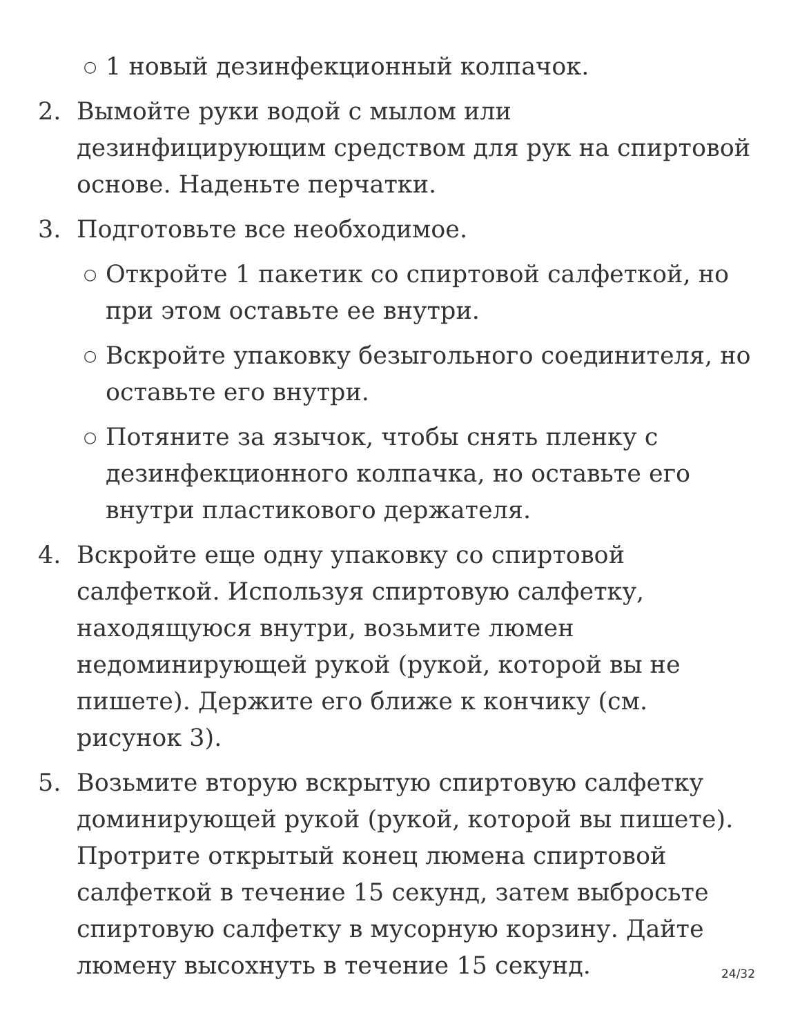○ 1 новый дезинфекционный колпачок.
2. Вымойте руки водой с мылом или дезинфицирующим средством для рук на спиртовой основе. Наденьте перчатки.
3. Подготовьте все необходимое.
○ Откройте 1 пакетик со спиртовой салфеткой, но при этом оставьте ее внутри.
○ Вскройте упаковку безыгольного соединителя, но оставьте его внутри.
○ Потяните за язычок, чтобы снять пленку с дезинфекционного колпачка, но оставьте его внутри пластикового держателя.
4. Вскройте еще одну упаковку со спиртовой салфеткой. Используя спиртовую салфетку, находящуюся внутри, возьмите люмен недоминирующей рукой (рукой, которой вы не пишете). Держите его ближе к кончику (см. рисунок 3).
5. Возьмите вторую вскрытую спиртовую салфетку доминирующей рукой (рукой, которой вы пишете). Протрите открытый конец люмена спиртовой салфеткой в течение 15 секунд, затем выбросьте спиртовую салфетку в мусорную корзину. Дайте люмену высохнуть в течение 15 секунд.
24/32